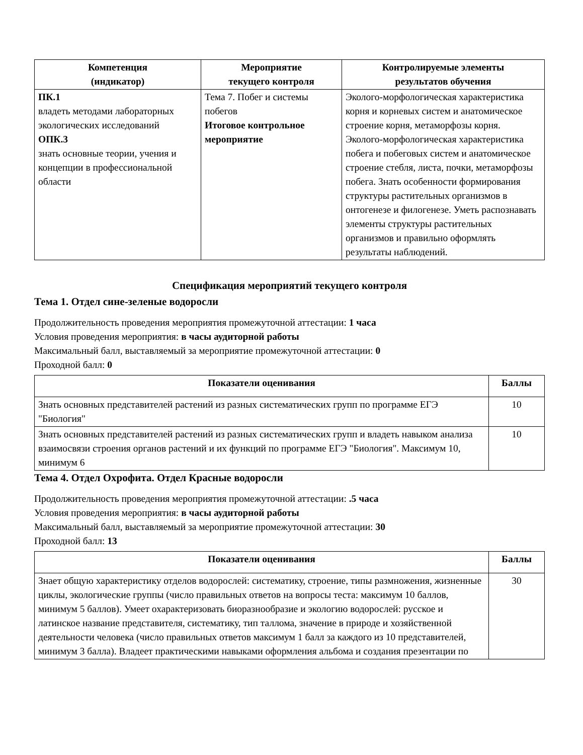| Компетенция (индикатор) | Мероприятие текущего контроля | Контролируемые элементы результатов обучения |
| --- | --- | --- |
| ПК.1 владеть методами лабораторных экологических исследований ОПК.3 знать основные теории, учения и концепции в профессиональной области | Тема 7. Побег и системы побегов Итоговое контрольное мероприятие | Эколого-морфологическая характеристика корня и корневых систем и анатомическое строение корня, метаморфозы корня. Эколого-морфологическая характеристика побега и побеговых систем и анатомическое строение стебля, листа, почки, метаморфозы побега. Знать особенности формирования структуры растительных организмов в онтогенезе и филогенезе. Уметь распознавать элементы структуры растительных организмов и правильно оформлять результаты наблюдений. |
Спецификация мероприятий текущего контроля
Тема 1. Отдел сине-зеленые водоросли
Продолжительность проведения мероприятия промежуточной аттестации: 1 часа
Условия проведения мероприятия: в часы аудиторной работы
Максимальный балл, выставляемый за мероприятие промежуточной аттестации: 0
Проходной балл: 0
| Показатели оценивания | Баллы |
| --- | --- |
| Знать основных представителей растений из разных систематических групп по программе ЕГЭ "Биология" | 10 |
| Знать основных представителей растений из разных систематических групп и владеть навыком анализа взаимосвязи строения органов растений и их функций по программе ЕГЭ "Биология". Максимум 10, минимум 6 | 10 |
Тема 4. Отдел Охрофита. Отдел Красные водоросли
Продолжительность проведения мероприятия промежуточной аттестации: .5 часа
Условия проведения мероприятия: в часы аудиторной работы
Максимальный балл, выставляемый за мероприятие промежуточной аттестации: 30
Проходной балл: 13
| Показатели оценивания | Баллы |
| --- | --- |
| Знает общую характеристику отделов водорослей: систематику, строение, типы размножения, жизненные циклы, экологические группы (число правильных ответов на вопросы теста: максимум 10 баллов, минимум 5 баллов). Умеет охарактеризовать биоразнообразие и экологию водорослей: русское и латинское название представителя, систематику, тип таллома, значение в природе и хозяйственной деятельности человека (число правильных ответов максимум 1 балл за каждого из 10 представителей, минимум 3 балла). Владеет практическими навыками оформления альбома и создания презентации по | 30 |